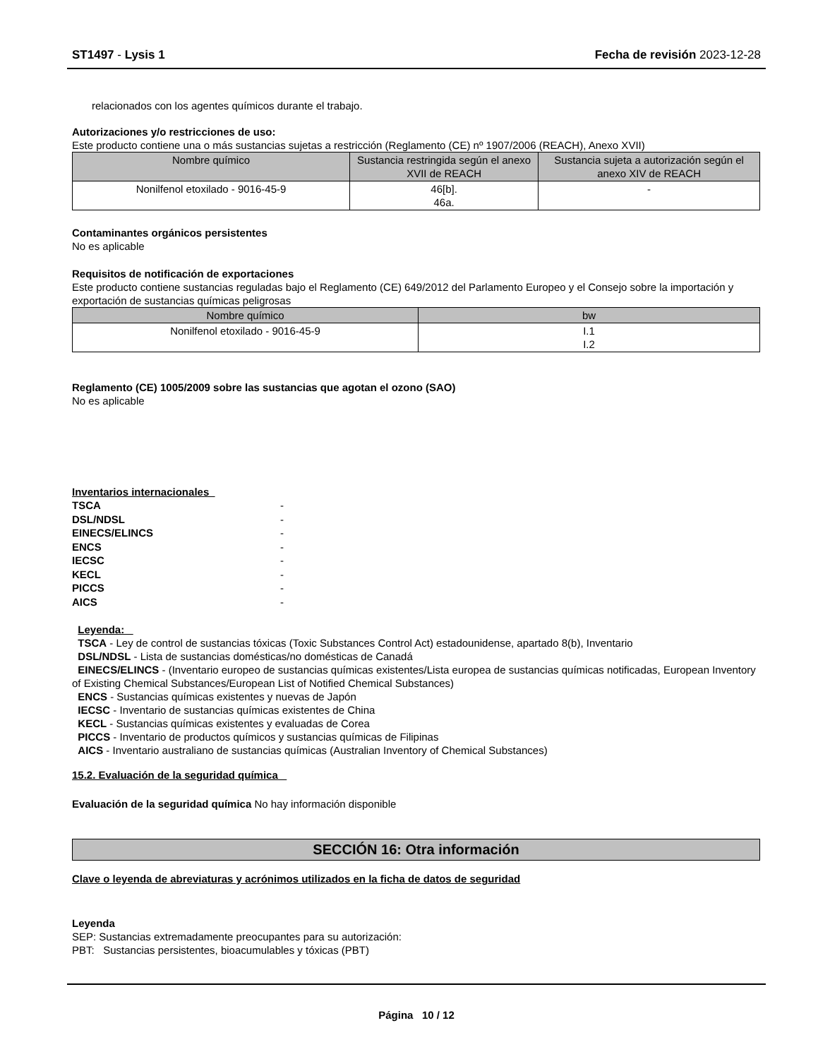ST1497 - Lysis 1 Fecha de revisión 2023-12-28
relacionados con los agentes químicos durante el trabajo.
Autorizaciones y/o restricciones de uso:
Este producto contiene una o más sustancias sujetas a restricción (Reglamento (CE) nº 1907/2006 (REACH), Anexo XVII)
| Nombre químico | Sustancia restringida según el anexo XVII de REACH | Sustancia sujeta a autorización según el anexo XIV de REACH |
| --- | --- | --- |
| Nonilfenol etoxilado - 9016-45-9 | 46[b]. 46a. | - |
Contaminantes orgánicos persistentes
No es aplicable
Requisitos de notificación de exportaciones
Este producto contiene sustancias reguladas bajo el Reglamento (CE) 649/2012 del Parlamento Europeo y el Consejo sobre la importación y exportación de sustancias químicas peligrosas
| Nombre químico | bw |
| --- | --- |
| Nonilfenol etoxilado - 9016-45-9 | I.1 I.2 |
Reglamento (CE) 1005/2009 sobre las sustancias que agotan el ozono (SAO)
No es aplicable
Inventarios internacionales
TSCA - DSL/NDSL - EINECS/ELINCS - ENCS - IECSC - KECL - PICCS - AICS -
Leyenda:
TSCA - Ley de control de sustancias tóxicas (Toxic Substances Control Act) estadounidense, apartado 8(b), Inventario
DSL/NDSL - Lista de sustancias domésticas/no domésticas de Canadá
EINECS/ELINCS - (Inventario europeo de sustancias químicas existentes/Lista europea de sustancias químicas notificadas, European Inventory of Existing Chemical Substances/European List of Notified Chemical Substances)
ENCS - Sustancias químicas existentes y nuevas de Japón
IECSC - Inventario de sustancias químicas existentes de China
KECL - Sustancias químicas existentes y evaluadas de Corea
PICCS - Inventario de productos químicos y sustancias químicas de Filipinas
AICS - Inventario australiano de sustancias químicas (Australian Inventory of Chemical Substances)
15.2. Evaluación de la seguridad química
Evaluación de la seguridad química No hay información disponible
SECCIÓN 16: Otra información
Clave o leyenda de abreviaturas y acrónimos utilizados en la ficha de datos de seguridad
Leyenda
SEP: Sustancias extremadamente preocupantes para su autorización:
PBT: Sustancias persistentes, bioacumulables y tóxicas (PBT)
Página 10 / 12